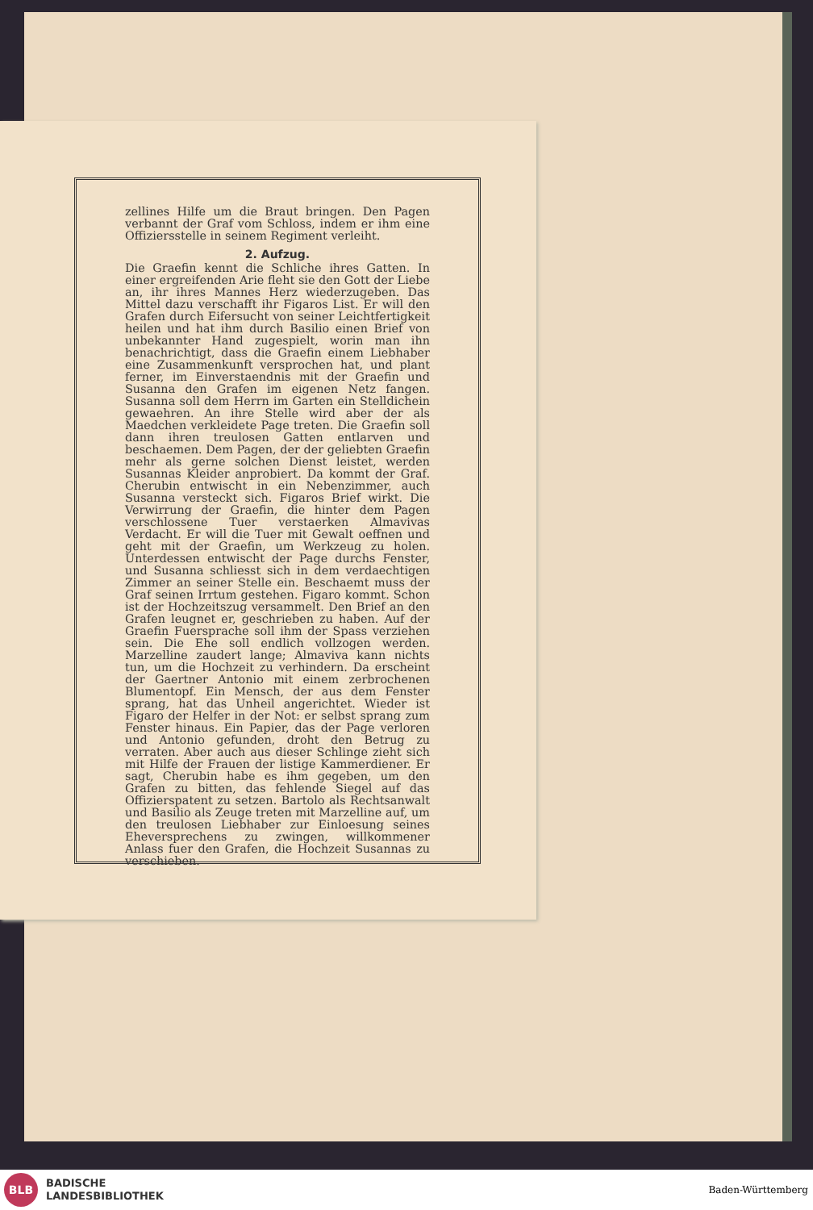zellines Hilfe um die Braut bringen. Den Pagen verbannt der Graf vom Schloss, indem er ihm eine Offiziersstelle in seinem Regiment verleiht.
2. Aufzug.
Die Graefin kennt die Schliche ihres Gatten. In einer ergreifenden Arie fleht sie den Gott der Liebe an, ihr ihres Mannes Herz wiederzugeben. Das Mittel dazu verschafft ihr Figaros List. Er will den Grafen durch Eifersucht von seiner Leichtfertigkeit heilen und hat ihm durch Basilio einen Brief von unbekannter Hand zugespielt, worin man ihn benachrichtigt, dass die Graefin einem Liebhaber eine Zusammenkunft versprochen hat, und plant ferner, im Einverstaendnis mit der Graefin und Susanna den Grafen im eigenen Netz fangen. Susanna soll dem Herrn im Garten ein Stelldichein gewaehren. An ihre Stelle wird aber der als Maedchen verkleidete Page treten. Die Graefin soll dann ihren treulosen Gatten entlarven und beschaemen. Dem Pagen, der der geliebten Graefin mehr als gerne solchen Dienst leistet, werden Susannas Kleider anprobiert. Da kommt der Graf. Cherubin entwischt in ein Nebenzimmer, auch Susanna versteckt sich. Figaros Brief wirkt. Die Verwirrung der Graefin, die hinter dem Pagen verschlossene Tuer verstaerken Almavivas Verdacht. Er will die Tuer mit Gewalt oeffnen und geht mit der Graefin, um Werkzeug zu holen. Unterdessen entwischt der Page durchs Fenster, und Susanna schliesst sich in dem verdaechtigen Zimmer an seiner Stelle ein. Beschaemt muss der Graf seinen Irrtum gestehen. Figaro kommt. Schon ist der Hochzeitszug versammelt. Den Brief an den Grafen leugnet er, geschrieben zu haben. Auf der Graefin Fuersprache soll ihm der Spass verziehen sein. Die Ehe soll endlich vollzogen werden. Marzelline zaudert lange; Almaviva kann nichts tun, um die Hochzeit zu verhindern. Da erscheint der Gaertner Antonio mit einem zerbrochenen Blumentopf. Ein Mensch, der aus dem Fenster sprang, hat das Unheil angerichtet. Wieder ist Figaro der Helfer in der Not: er selbst sprang zum Fenster hinaus. Ein Papier, das der Page verloren und Antonio gefunden, droht den Betrug zu verraten. Aber auch aus dieser Schlinge zieht sich mit Hilfe der Frauen der listige Kammerdiener. Er sagt, Cherubin habe es ihm gegeben, um den Grafen zu bitten, das fehlende Siegel auf das Offizierspatent zu setzen. Bartolo als Rechtsanwalt und Basilio als Zeuge treten mit Marzelline auf, um den treulosen Liebhaber zur Einloesung seines Eheversprechens zu zwingen, willkommener Anlass fuer den Grafen, die Hochzeit Susannas zu verschieben.
BLB
BADISCHE
LANDESBIBLIOTHEK
Baden-Württemberg